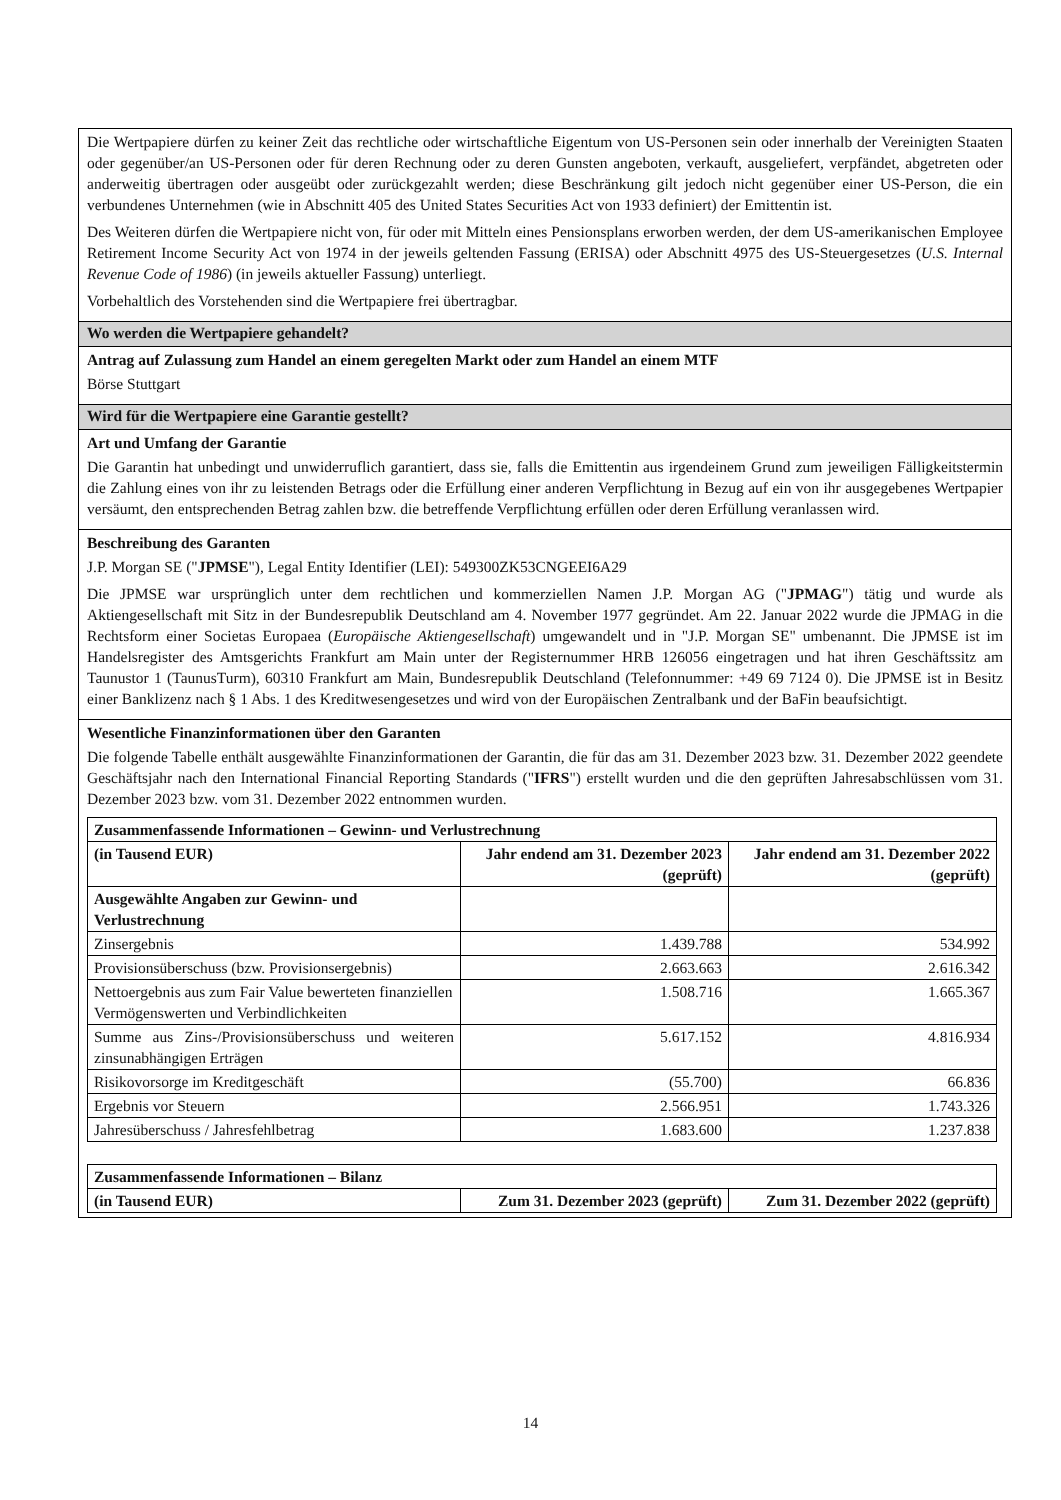Die Wertpapiere dürfen zu keiner Zeit das rechtliche oder wirtschaftliche Eigentum von US-Personen sein oder innerhalb der Vereinigten Staaten oder gegenüber/an US-Personen oder für deren Rechnung oder zu deren Gunsten angeboten, verkauft, ausgeliefert, verpfändet, abgetreten oder anderweitig übertragen oder ausgeübt oder zurückgezahlt werden; diese Beschränkung gilt jedoch nicht gegenüber einer US-Person, die ein verbundenes Unternehmen (wie in Abschnitt 405 des United States Securities Act von 1933 definiert) der Emittentin ist.
Des Weiteren dürfen die Wertpapiere nicht von, für oder mit Mitteln eines Pensionsplans erworben werden, der dem US-amerikanischen Employee Retirement Income Security Act von 1974 in der jeweils geltenden Fassung (ERISA) oder Abschnitt 4975 des US-Steuergesetzes (U.S. Internal Revenue Code of 1986) (in jeweils aktueller Fassung) unterliegt.
Vorbehaltlich des Vorstehenden sind die Wertpapiere frei übertragbar.
Wo werden die Wertpapiere gehandelt?
Antrag auf Zulassung zum Handel an einem geregelten Markt oder zum Handel an einem MTF
Börse Stuttgart
Wird für die Wertpapiere eine Garantie gestellt?
Art und Umfang der Garantie
Die Garantin hat unbedingt und unwiderruflich garantiert, dass sie, falls die Emittentin aus irgendeinem Grund zum jeweiligen Fälligkeitstermin die Zahlung eines von ihr zu leistenden Betrags oder die Erfüllung einer anderen Verpflichtung in Bezug auf ein von ihr ausgegebenes Wertpapier versäumt, den entsprechenden Betrag zahlen bzw. die betreffende Verpflichtung erfüllen oder deren Erfüllung veranlassen wird.
Beschreibung des Garanten
J.P. Morgan SE ("JPMSE"), Legal Entity Identifier (LEI): 549300ZK53CNGEEI6A29
Die JPMSE war ursprünglich unter dem rechtlichen und kommerziellen Namen J.P. Morgan AG ("JPMAG") tätig und wurde als Aktiengesellschaft mit Sitz in der Bundesrepublik Deutschland am 4. November 1977 gegründet. Am 22. Januar 2022 wurde die JPMAG in die Rechtsform einer Societas Europaea (Europäische Aktiengesellschaft) umgewandelt und in "J.P. Morgan SE" umbenannt. Die JPMSE ist im Handelsregister des Amtsgerichts Frankfurt am Main unter der Registernummer HRB 126056 eingetragen und hat ihren Geschäftssitz am Taunustor 1 (TaunusTurm), 60310 Frankfurt am Main, Bundesrepublik Deutschland (Telefonnummer: +49 69 7124 0). Die JPMSE ist in Besitz einer Banklizenz nach § 1 Abs. 1 des Kreditwesengesetzes und wird von der Europäischen Zentralbank und der BaFin beaufsichtigt.
Wesentliche Finanzinformationen über den Garanten
Die folgende Tabelle enthält ausgewählte Finanzinformationen der Garantin, die für das am 31. Dezember 2023 bzw. 31. Dezember 2022 geendete Geschäftsjahr nach den International Financial Reporting Standards ("IFRS") erstellt wurden und die den geprüften Jahresabschlüssen vom 31. Dezember 2023 bzw. vom 31. Dezember 2022 entnommen wurden.
| Zusammenfassende Informationen – Gewinn- und Verlustrechnung | | |
| --- | --- | --- |
| (in Tausend EUR) | Jahr endend am 31. Dezember 2023 (geprüft) | Jahr endend am 31. Dezember 2022 (geprüft) |
| Ausgewählte Angaben zur Gewinn- und Verlustrechnung | | |
| Zinsergebnis | 1.439.788 | 534.992 |
| Provisionsüberschuss (bzw. Provisionsergebnis) | 2.663.663 | 2.616.342 |
| Nettoergebnis aus zum Fair Value bewerteten finanziellen Vermögenswerten und Verbindlichkeiten | 1.508.716 | 1.665.367 |
| Summe aus Zins-/Provisionsüberschuss und weiteren zinsunabhängigen Erträgen | 5.617.152 | 4.816.934 |
| Risikovorsorge im Kreditgeschäft | (55.700) | 66.836 |
| Ergebnis vor Steuern | 2.566.951 | 1.743.326 |
| Jahresüberschuss / Jahresfehlbetrag | 1.683.600 | 1.237.838 |
| Zusammenfassende Informationen – Bilanz | | |
| --- | --- | --- |
| (in Tausend EUR) | Zum 31. Dezember 2023 (geprüft) | Zum 31. Dezember 2022 (geprüft) |
14